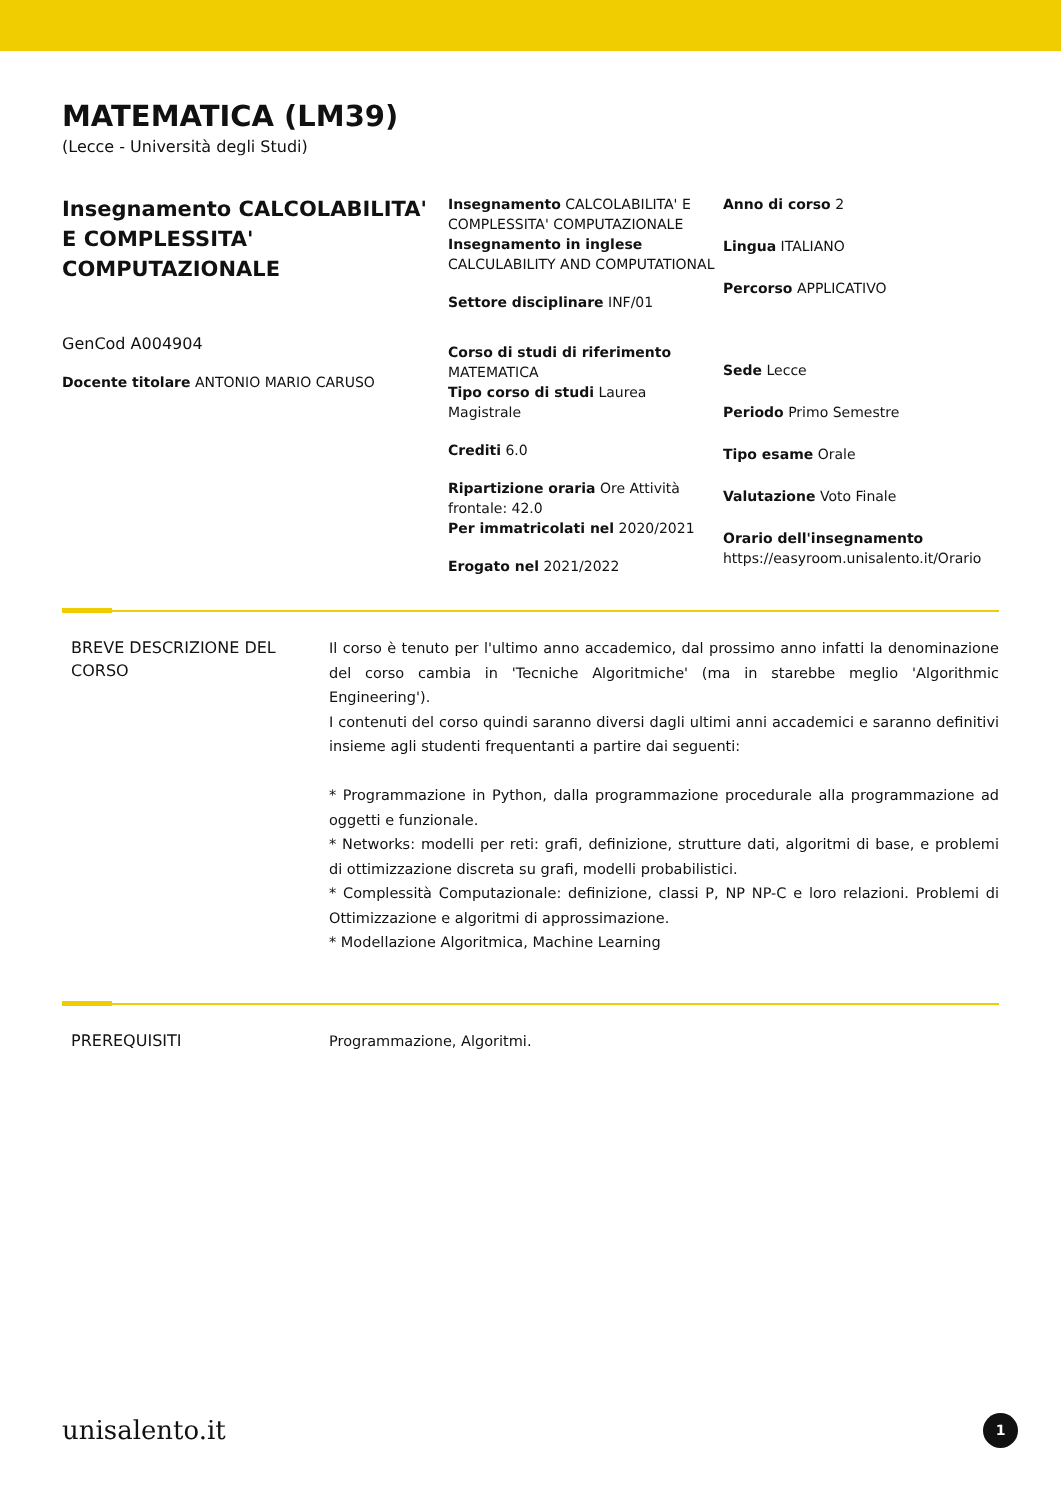MATEMATICA (LM39)
(Lecce - Università degli Studi)
Insegnamento CALCOLABILITA' E COMPLESSITA' COMPUTAZIONALE
GenCod A004904
Docente titolare ANTONIO MARIO CARUSO
Insegnamento CALCOLABILITA' E COMPLESSITA' COMPUTAZIONALE
Insegnamento in inglese CALCULABILITY AND COMPUTATIONAL
Settore disciplinare INF/01
Corso di studi di riferimento MATEMATICA
Tipo corso di studi Laurea Magistrale
Crediti 6.0
Ripartizione oraria Ore Attività frontale: 42.0
Per immatricolati nel 2020/2021
Erogato nel 2021/2022
Anno di corso 2
Lingua ITALIANO
Percorso APPLICATIVO
Sede Lecce
Periodo Primo Semestre
Tipo esame Orale
Valutazione Voto Finale
Orario dell'insegnamento
https://easyroom.unisalento.it/Orario
BREVE DESCRIZIONE DEL CORSO
Il corso è tenuto per l'ultimo anno accademico, dal prossimo anno infatti la denominazione del corso cambia in 'Tecniche Algoritmiche' (ma in starebbe meglio 'Algorithmic Engineering').
I contenuti del corso quindi saranno diversi dagli ultimi anni accademici e saranno definitivi insieme agli studenti frequentanti a partire dai seguenti:
* Programmazione in Python, dalla programmazione procedurale alla programmazione ad oggetti e funzionale.
* Networks: modelli per reti: grafi, definizione, strutture dati, algoritmi di base, e problemi di ottimizzazione discreta su grafi, modelli probabilistici.
* Complessità Computazionale: definizione, classi P, NP NP-C e loro relazioni. Problemi di Ottimizzazione e algoritmi di approssimazione.
* Modellazione Algoritmica, Machine Learning
PREREQUISITI
Programmazione, Algoritmi.
unisalento.it 1